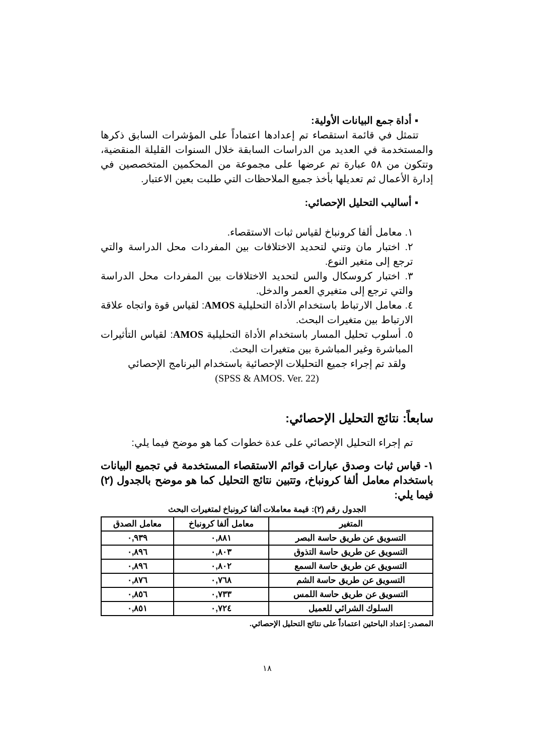▪ أداة جمع البيانات الأولية:
تتمثل في قائمة استقصاء تم إعدادها اعتماداً على المؤشرات السابق ذكرها والمستخدمة في العديد من الدراسات السابقة خلال السنوات القليلة المنقضية، وتتكون من ٥٨ عبارة تم عرضها على مجموعة من المحكمين المتخصصين في إدارة الأعمال ثم تعديلها بأخذ جميع الملاحظات التي طلبت بعين الاعتبار.
▪ أساليب التحليل الإحصائي:
١. معامل ألفا كرونباخ لقياس ثبات الاستقصاء.
٢. اختبار مان وتني لتحديد الاختلافات بين المفردات محل الدراسة والتي ترجع إلى متغير النوع.
٣. اختبار كروسكال والس لتحديد الاختلافات بين المفردات محل الدراسة والتي ترجع إلى متغيري العمر والدخل.
٤. معامل الارتباط باستخدام الأداة التحليلية AMOS: لقياس قوة واتجاه علاقة الارتباط بين متغيرات البحث.
٥. أسلوب تحليل المسار باستخدام الأداة التحليلية AMOS: لقياس التأثيرات المباشرة وغير المباشرة بين متغيرات البحث.
ولقد تم إجراء جميع التحليلات الإحصائية باستخدام البرنامج الإحصائي
(SPSS & AMOS. Ver. 22)
سابعاً: نتائج التحليل الإحصائي:
تم إجراء التحليل الإحصائي على عدة خطوات كما هو موضح فيما يلي:
١- قياس ثبات وصدق عبارات قوائم الاستقصاء المستخدمة في تجميع البيانات باستخدام معامل ألفا كرونباخ، وتتبين نتائج التحليل كما هو موضح بالجدول (٢) فيما يلي:
الجدول رقم (٢): قيمة معاملات ألفا كرونباخ لمتغيرات البحث
| المتغير | معامل ألفا كرونباخ | معامل الصدق |
| --- | --- | --- |
| التسويق عن طريق حاسة البصر | ٠,٨٨١ | ٠,٩٣٩ |
| التسويق عن طريق حاسة التذوق | ٠,٨٠٣ | ٠,٨٩٦ |
| التسويق عن طريق حاسة السمع | ٠,٨٠٢ | ٠,٨٩٦ |
| التسويق عن طريق حاسة الشم | ٠,٧٦٨ | ٠,٨٧٦ |
| التسويق عن طريق حاسة اللمس | ٠,٧٣٣ | ٠,٨٥٦ |
| السلوك الشرائي للعميل | ٠,٧٢٤ | ٠,٨٥١ |
المصدر: إعداد الباحثين اعتماداً على نتائج التحليل الإحصائي.
١٨